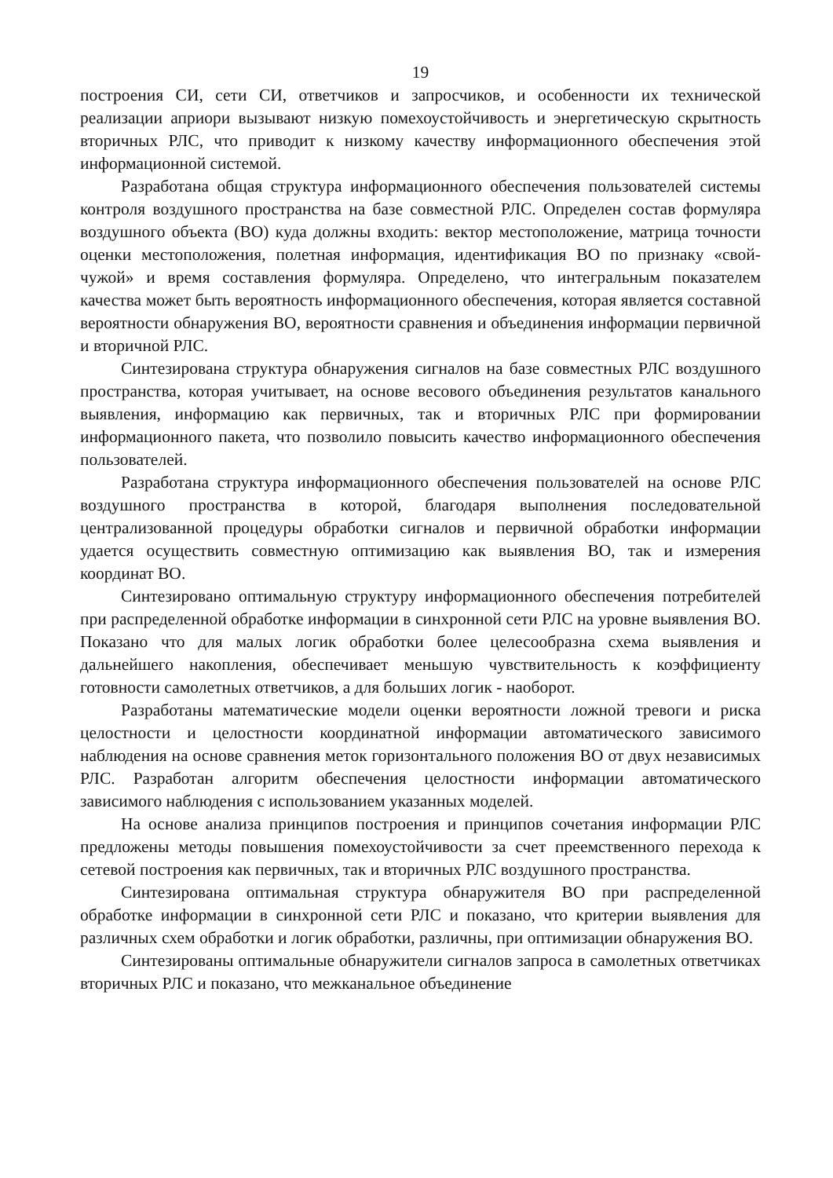19
построения СИ, сети СИ, ответчиков и запросчиков, и особенности их технической реализации априори вызывают низкую помехоустойчивость и энергетическую скрытность вторичных РЛС, что приводит к низкому качеству информационного обеспечения этой информационной системой.
Разработана общая структура информационного обеспечения пользователей системы контроля воздушного пространства на базе совместной РЛС. Определен состав формуляра воздушного объекта (ВО) куда должны входить: вектор местоположение, матрица точности оценки местоположения, полетная информация, идентификация ВО по признаку «свой-чужой» и время составления формуляра. Определено, что интегральным показателем качества может быть вероятность информационного обеспечения, которая является составной вероятности обнаружения ВО, вероятности сравнения и объединения информации первичной и вторичной РЛС.
Синтезирована структура обнаружения сигналов на базе совместных РЛС воздушного пространства, которая учитывает, на основе весового объединения результатов канального выявления, информацию как первичных, так и вторичных РЛС при формировании информационного пакета, что позволило повысить качество информационного обеспечения пользователей.
Разработана структура информационного обеспечения пользователей на основе РЛС воздушного пространства в которой, благодаря выполнения последовательной централизованной процедуры обработки сигналов и первичной обработки информации удается осуществить совместную оптимизацию как выявления ВО, так и измерения координат ВО.
Синтезировано оптимальную структуру информационного обеспечения потребителей при распределенной обработке информации в синхронной сети РЛС на уровне выявления ВО. Показано что для малых логик обработки более целесообразна схема выявления и дальнейшего накопления, обеспечивает меньшую чувствительность к коэффициенту готовности самолетных ответчиков, а для больших логик - наоборот.
Разработаны математические модели оценки вероятности ложной тревоги и риска целостности и целостности координатной информации автоматического зависимого наблюдения на основе сравнения меток горизонтального положения ВО от двух независимых РЛС. Разработан алгоритм обеспечения целостности информации автоматического зависимого наблюдения с использованием указанных моделей.
На основе анализа принципов построения и принципов сочетания информации РЛС предложены методы повышения помехоустойчивости за счет преемственного перехода к сетевой построения как первичных, так и вторичных РЛС воздушного пространства.
Синтезирована оптимальная структура обнаружителя ВО при распределенной обработке информации в синхронной сети РЛС и показано, что критерии выявления для различных схем обработки и логик обработки, различны, при оптимизации обнаружения ВО.
Синтезированы оптимальные обнаружители сигналов запроса в самолетных ответчиках вторичных РЛС и показано, что межканальное объединение